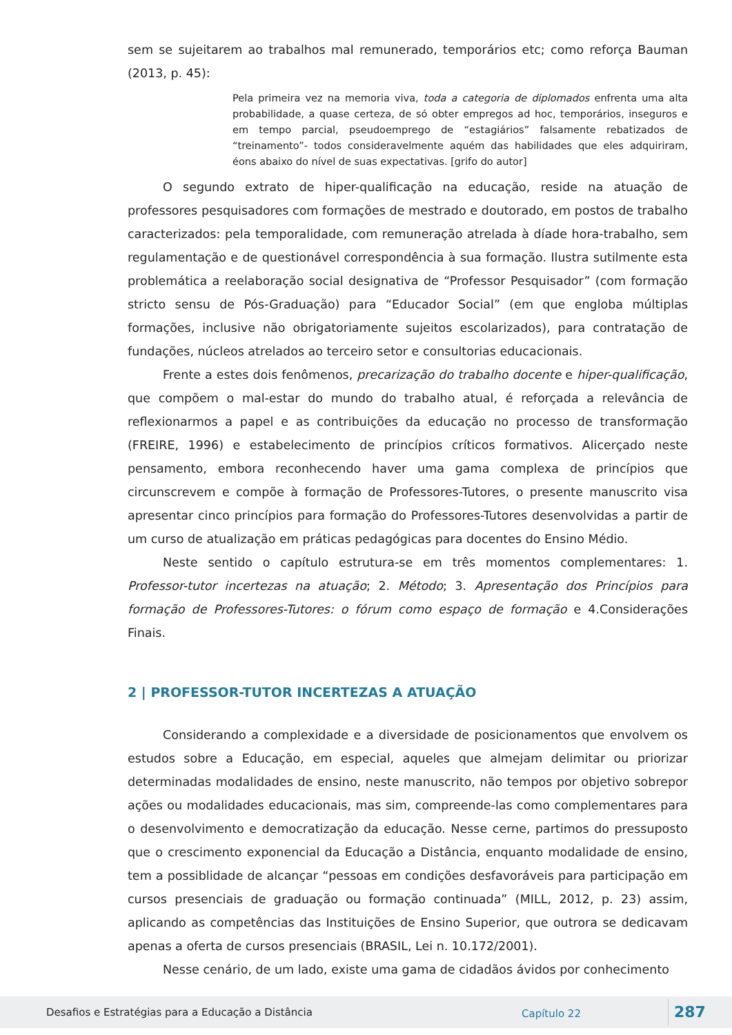sem se sujeitarem ao trabalhos mal remunerado, temporários etc; como reforça Bauman (2013, p. 45):
Pela primeira vez na memoria viva, toda a categoria de diplomados enfrenta uma alta probabilidade, a quase certeza, de só obter empregos ad hoc, temporários, inseguros e em tempo parcial, pseudoemprego de “estagiários” falsamente rebatizados de “treinamento”- todos consideravelmente aquém das habilidades que eles adquiriram, éons abaixo do nível de suas expectativas. [grifo do autor]
O segundo extrato de hiper-qualificação na educação, reside na atuação de professores pesquisadores com formações de mestrado e doutorado, em postos de trabalho caracterizados: pela temporalidade, com remuneração atrelada à díade hora-trabalho, sem regulamentação e de questionável correspondência à sua formação. Ilustra sutilmente esta problemática a reelaboração social designativa de “Professor Pesquisador” (com formação stricto sensu de Pós-Graduação) para “Educador Social” (em que engloba múltiplas formações, inclusive não obrigatoriamente sujeitos escolarizados), para contratação de fundações, núcleos atrelados ao terceiro setor e consultorias educacionais.
Frente a estes dois fenômenos, precarização do trabalho docente e hiper-qualificação, que compõem o mal-estar do mundo do trabalho atual, é reforçada a relevância de reflexionarmos a papel e as contribuições da educação no processo de transformação (FREIRE, 1996) e estabelecimento de princípios críticos formativos. Alicerçado neste pensamento, embora reconhecendo haver uma gama complexa de princípios que circunscrevem e compõe à formação de Professores-Tutores, o presente manuscrito visa apresentar cinco princípios para formação do Professores-Tutores desenvolvidas a partir de um curso de atualização em práticas pedagógicas para docentes do Ensino Médio.
Neste sentido o capítulo estrutura-se em três momentos complementares: 1. Professor-tutor incertezas na atuação; 2. Método; 3. Apresentação dos Princípios para formação de Professores-Tutores: o fórum como espaço de formação e 4.Considerações Finais.
2 | PROFESSOR-TUTOR INCERTEZAS A ATUAÇÃO
Considerando a complexidade e a diversidade de posicionamentos que envolvem os estudos sobre a Educação, em especial, aqueles que almejam delimitar ou priorizar determinadas modalidades de ensino, neste manuscrito, não tempos por objetivo sobrepor ações ou modalidades educacionais, mas sim, compreende-las como complementares para o desenvolvimento e democratização da educação. Nesse cerne, partimos do pressuposto que o crescimento exponencial da Educação a Distância, enquanto modalidade de ensino, tem a possiblidade de alcançar “pessoas em condições desfavoráveis para participação em cursos presenciais de graduação ou formação continuada” (MILL, 2012, p. 23) assim, aplicando as competências das Instituições de Ensino Superior, que outrora se dedicavam apenas a oferta de cursos presenciais (BRASIL, Lei n. 10.172/2001).
Nesse cenário, de um lado, existe uma gama de cidadãos ávidos por conhecimento
Desafios e Estratégias para a Educação a Distância Capítulo 22 287